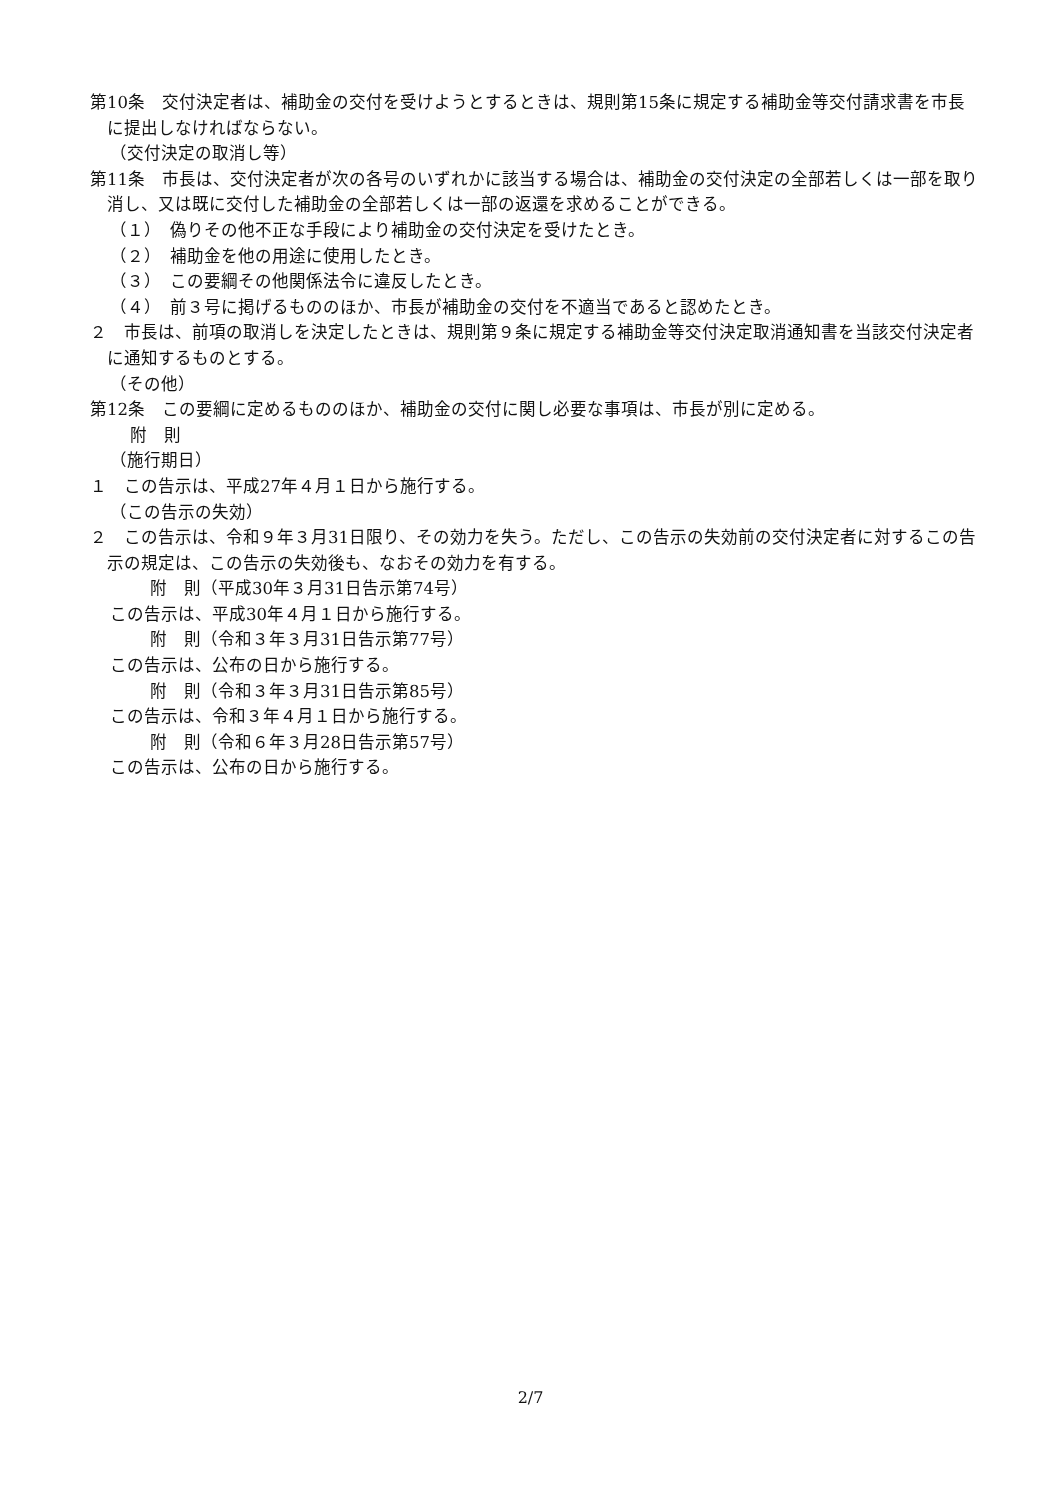第10条　交付決定者は、補助金の交付を受けようとするときは、規則第15条に規定する補助金等交付請求書を市長に提出しなければならない。
（交付決定の取消し等）
第11条　市長は、交付決定者が次の各号のいずれかに該当する場合は、補助金の交付決定の全部若しくは一部を取り消し、又は既に交付した補助金の全部若しくは一部の返還を求めることができる。
（１）　偽りその他不正な手段により補助金の交付決定を受けたとき。
（２）　補助金を他の用途に使用したとき。
（３）　この要綱その他関係法令に違反したとき。
（４）　前３号に掲げるもののほか、市長が補助金の交付を不適当であると認めたとき。
２　市長は、前項の取消しを決定したときは、規則第９条に規定する補助金等交付決定取消通知書を当該交付決定者に通知するものとする。
（その他）
第12条　この要綱に定めるもののほか、補助金の交付に関し必要な事項は、市長が別に定める。
附　則
（施行期日）
１　この告示は、平成27年４月１日から施行する。
（この告示の失効）
２　この告示は、令和９年３月31日限り、その効力を失う。ただし、この告示の失効前の交付決定者に対するこの告示の規定は、この告示の失効後も、なおその効力を有する。
附　則（平成30年３月31日告示第74号）
この告示は、平成30年４月１日から施行する。
附　則（令和３年３月31日告示第77号）
この告示は、公布の日から施行する。
附　則（令和３年３月31日告示第85号）
この告示は、令和３年４月１日から施行する。
附　則（令和６年３月28日告示第57号）
この告示は、公布の日から施行する。
2/7